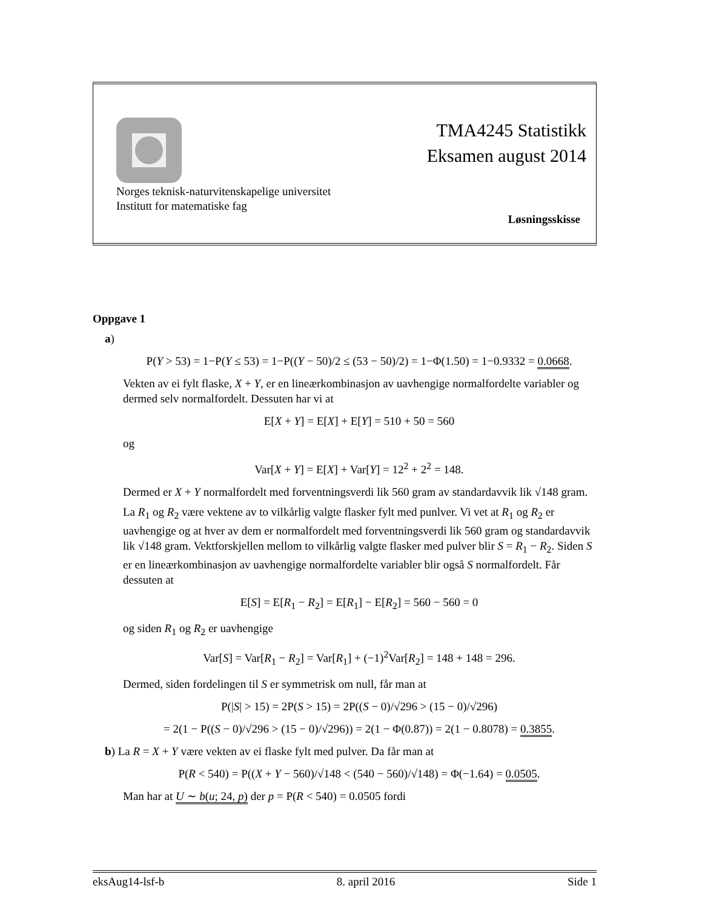TMA4245 Statistikk
Eksamen august 2014
Norges teknisk-naturvitenskapelige universitet
Institutt for matematiske fag
Løsningsskisse
Oppgave 1
a)
P(Y > 53) = 1−P(Y ≤ 53) = 1−P((Y − 50)/2 ≤ (53 − 50)/2) = 1−Φ(1.50) = 1−0.9332 = 0.0668.
Vekten av ei fylt flaske, X + Y, er en lineærkombinasjon av uavhengige normalfordelte variabler og dermed selv normalfordelt. Dessuten har vi at
E[X + Y] = E[X] + E[Y] = 510 + 50 = 560
og
Var[X + Y] = E[X] + Var[Y] = 12<sup>2</sup> + 2<sup>2</sup> = 148.
Dermed er X + Y normalfordelt med forventningsverdi lik 560 gram av standardavvik lik √148 gram.
La R<sub>1</sub> og R<sub>2</sub> være vektene av to vilkårlig valgte flasker fylt med punlver. Vi vet at R<sub>1</sub> og R<sub>2</sub> er uavhengige og at hver av dem er normalfordelt med forventningsverdi lik 560 gram og standardavvik lik √148 gram. Vektforskjellen mellom to vilkårlig valgte flasker med pulver blir S = R<sub>1</sub> − R<sub>2</sub>. Siden S er en lineærkombinasjon av uavhengige normalfordelte variabler blir også S normalfordelt. Får dessuten at
E[S] = E[R<sub>1</sub> − R<sub>2</sub>] = E[R<sub>1</sub>] − E[R<sub>2</sub>] = 560 − 560 = 0
og siden R<sub>1</sub> og R<sub>2</sub> er uavhengige
Var[S] = Var[R<sub>1</sub> − R<sub>2</sub>] = Var[R<sub>1</sub>] + (−1)<sup>2</sup>Var[R<sub>2</sub>] = 148 + 148 = 296.
Dermed, siden fordelingen til S er symmetrisk om null, får man at
P(|S| > 15) = 2P(S > 15) = 2P((S − 0)/√296 > (15 − 0)/√296)
= 2(1 − P((S − 0)/√296 > (15 − 0)/√296)) = 2(1 − Φ(0.87)) = 2(1 − 0.8078) = 0.3855.
b) La R = X + Y være vekten av ei flaske fylt med pulver. Da får man at
P(R < 540) = P((X + Y − 560)/√148 < (540 − 560)/√148) = Φ(−1.64) = 0.0505.
Man har at U ∼ b(u; 24, p) der p = P(R < 540) = 0.0505 fordi
eksAug14-lsf-b 8. april 2016 Side 1